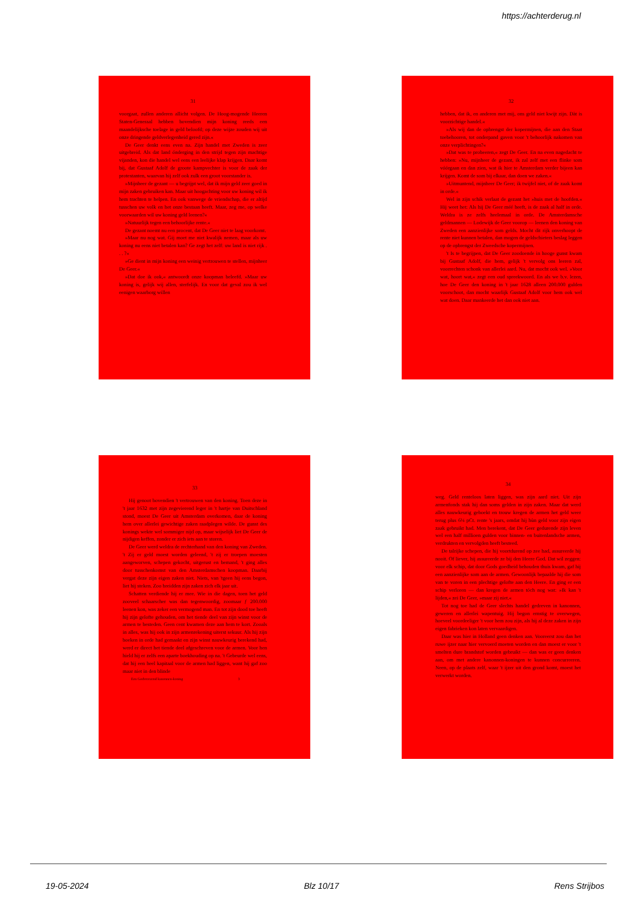https://achterderug.nl
31
voorgaat, zullen anderen allicht volgen. De Hoog-mogende Heeren Staten-Generaal hebben bovendien mijn koning reeds een maandelijksche toelage in geld beloofd; op deze wijze zouden wij uit onze dringende geldverlegenheid gered zijn.«
De Geer denkt eens even na. Zijn handel met Zweden is zeer uitgebreid. Als dat land ónderging in den strijd tegen zijn machtige vijanden, kon die handel wel eens een leelijke klap krijgen. Daar komt bij, dat Gustaaf Adolf de groote kampvechter is voor de zaak der protestanten, waarvan hij zelf ook zulk een groot voorstander is.
»Mijnheer de gezant — u begrijpt wel, dat ik mijn geld zeer goed in mijn zaken gebruiken kan. Maar uit hoogachting voor uw koning wil ik hem trachten te helpen. En ook vanwege de vriendschap, die er altijd tusschen uw volk en het onze bestaan heeft. Maar, zeg me, op welke voorwaarden wil uw koning geld leenen?«
»Natuurlijk tegen een behoorlijke rente.«
De gezant noemt nu een procent, dat De Geer niet te laag voorkomt.
»Maar nu nog wat. Gij moet me niet kwalijk nemen, maar als uw koning nu eens niet betalen kan? Ge zegt het zelf: uw land is niet rijk . . . ?«
»Ge dient in mijn koning een weinig vertrouwen te stellen, mijnheer De Geer.«
»Dat doe ik ook,« antwoordt onze koopman beleefd. »Maar uw koning is, gelijk wij allen, sterfelijk. En voor dat geval zou ik wel eenigen waarborg willen
32
hebben, dat ik, en anderen met mij, ons geld niet kwijt zijn. Dàt is voorzichtige handel.«
»Als wij dan de opbrengst der kopermijnen, die aan den Staat toebehooren, tot onderpand gaven voor 't behoorlijk nakomen van onze verplichtingen?«
»Dat was te probeeren,« zegt De Geer. En na even nagedacht te hebben: »Nu, mijnheer de gezant, ik zal zelf met een flinke som vóórgaan en dan zien, wat ik hier te Amsterdam verder bijeen kan krijgen. Komt de som bij elkaar, dan doen we zaken.«
»Uitmuntend, mijnheer De Geer; ik twijfel niet, of de zaak komt in orde.«
Wel in zijn schik verlaat de gezant het »huis met de hoofden.« Hij weet het: Als hij De Geer méé heeft, is de zaak al half in orde. Weldra is ze zelfs heelemaal in orde. De Amsterdamsche geldmannen — Lodewijk de Geer voorop — leenen den koning van Zweden een aanzienlijke som gelds. Mocht dit rijk onverhoopt de rente niet kunnen betalen, dan mogen de geldschieters beslag leggen op de opbrengst der Zweedsche kopermijnen.
't Is te begrijpen, dat De Geer zoodoende in hooge gunst kwam bij Gustaaf Adolf, die hem, gelijk 't vervolg ons leeren zal, voorrechten schonk van allerlei aard. Nu, dat mocht ook wel. »Voor wat, hoort wat,« zegt een oud spreekwoord. En als we b.v. lezen, hoe De Geer den koning in 't jaar 1628 alleen 200.000 gulden voorschoot, dan mocht waarlijk Gustaaf Adolf voor hem ook wel wat doen. Daar mankeerde het dan ook niet aan.
33
Hij genoot bovendien 't vertrouwen van den koning. Toen deze in 't jaar 1632 met zijn zegevierend leger in 't hartje van Duitschland stond, moest De Geer uit Amsterdam overkomen, daar de koning hem over allerlei gewichtige zaken raadplegen wilde. De gunst des konings wekte wel sommiger nijd op, maar wijselijk liet De Geer de nijdigen keffen, zonder er zich iets aan te storen.
De Geer werd weldra de rechterhand van den koning van Zweden. 't Zij er geld moest worden geleend, 't zij er troepen moesten aangeworven, schepen gekocht, uitgerust en bemand, 't ging alles door tusschenkomst van den Amsterdamschen koopman. Daarbij vergat deze zijn eigen zaken niet. Niets, van 'tgeen hij eens begon, liet hij steken. Zoo breidden zijn zaken zich elk jaar uit.
Schatten verdiende hij er mee. Wie in die dagen, toen het geld zooveel schaarscher was dan tegenwoordig, zoomaar ƒ 200.000 leenen kon, was zeker een vermogend man. En tot zijn dood toe heeft hij zijn gelofte gehouden, om het tiende deel van zijn winst voor de armen te besteden. Geen cent kwamen deze aan hem te kort. Zooals in alles, was hij ook in zijn armenrekening uiterst sekuur. Als hij zijn boeken in orde had gemaakt en zijn winst nauwkeurig berekend had, werd er direct het tiende deel afgeschreven voor de armen. Voor hen hield hij er zelfs een aparte boekhouding op na. 't Gebeurde wel eens, dat hij een heel kapitaal voor de armen had liggen, want hij gaf zoo maar niet in den blinde
Een Godvreezend kanonnen-koning 3
34
weg. Geld renteloos laten liggen, was zijn aard niet. Uit zijn armenfonds stak hij dan soms gelden in zijn zaken. Maar dat werd alles nauwkeurig geboekt en trouw kregen de armen het geld weer terug plus 6¼ pCt. rente 's jaars, omdat hij hùn geld voor zijn eigen zaak gebruikt had. Men berekent, dat De Geer gedurende zijn leven wel een half millioen gulden voor binnen- en buitenlandsche armen, verdrukten en vervolgden heeft besteed.
De talrijke schepen, die hij voortdurend op zee had, assureerde hij nooit. Of liever, hij assureerde ze bij den Heere God. Dat wil zeggen: voor elk schip, dat door Gods goedheid behouden thuis kwam, gaf hij een aanzienlijke som aan de armen. Gewoonlijk bepaalde hij die som van te voren in een plechtige gelofte aan den Heere. En ging er een schip verloren — dan kregen de armen tóch nog wat: »Ik kan 't lijden,« zei De Geer, »maar zij niet.«
Tot nog toe had de Geer slechts handel gedreven in kanonnen, geweren en allerlei wapentuig. Hij begon ernstig te overwegen, hoeveel voordeeliger 't voor hem zou zijn, als hij al deze zaken in zijn eigen fabrieken kon laten vervaardigen.
Daar was hier in Holland geen denken aan. Vooreerst zou dan het ruwe ijzer naar hier vervoerd moeten worden en dan moest er voor 't smelten dure brandstof worden gebruikt — dan was er geen denken aan, om met andere kanonnen-koningen te kunnen concurreeren. Neen, op de plaats zelf, waar 't ijzer uit den grond komt, moest het verwerkt worden.
19-05-2024 Blz 10/17 Rens Strijbos